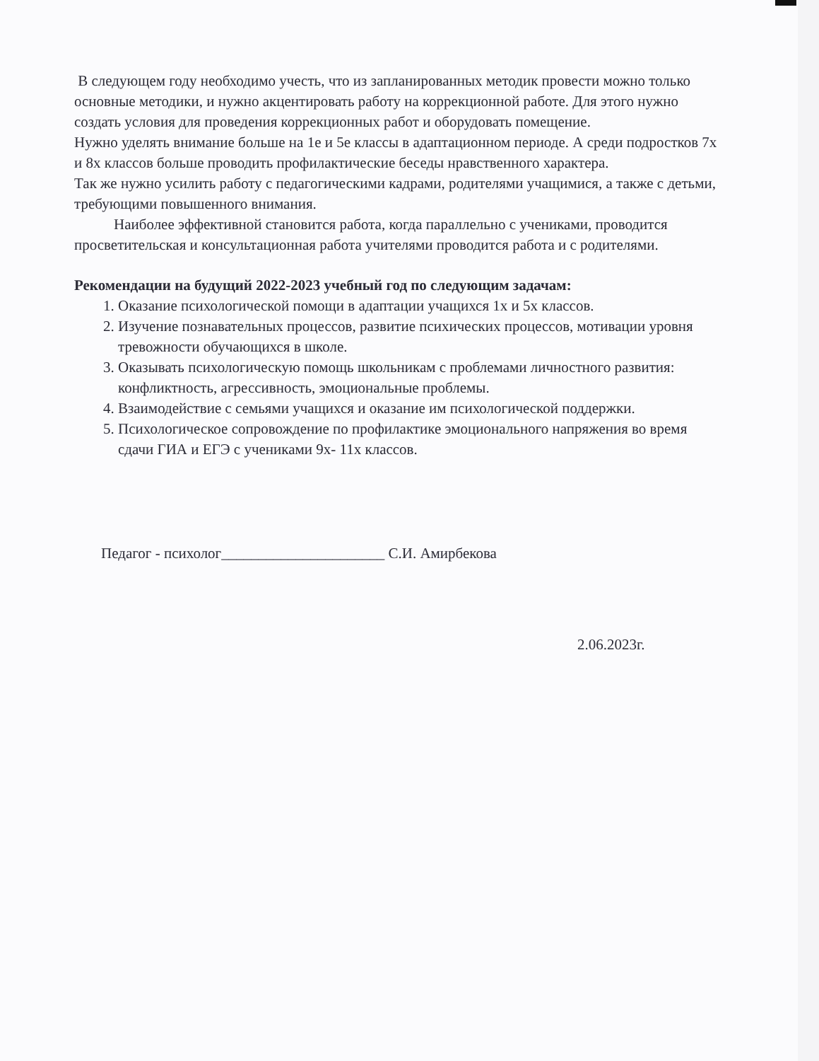В следующем году необходимо учесть, что из запланированных методик провести можно только основные методики, и нужно акцентировать работу на коррекционной работе. Для этого нужно создать условия для проведения коррекционных работ и оборудовать помещение.
Нужно уделять внимание больше на 1е и 5е классы в адаптационном периоде. А среди подростков 7х и 8х классов больше проводить профилактические беседы нравственного характера.
Так же нужно усилить работу с педагогическими кадрами, родителями учащимися, а также с детьми, требующими повышенного внимания.
Наиболее эффективной становится работа, когда параллельно с учениками, проводится просветительская и консультационная работа учителями проводится работа и с родителями.
Рекомендации на будущий 2022-2023 учебный год по следующим задачам:
1. Оказание психологической помощи в адаптации учащихся 1х и 5х классов.
2. Изучение познавательных процессов, развитие психических процессов, мотивации уровня тревожности обучающихся в школе.
3. Оказывать психологическую помощь школьникам с проблемами личностного развития: конфликтность, агрессивность, эмоциональные проблемы.
4. Взаимодействие с семьями учащихся и оказание им психологической поддержки.
5. Психологическое сопровождение по профилактике эмоционального напряжения во время сдачи ГИА и ЕГЭ с учениками 9х- 11х классов.
Педагог - психолог______________________ С.И. Амирбекова
2.06.2023г.